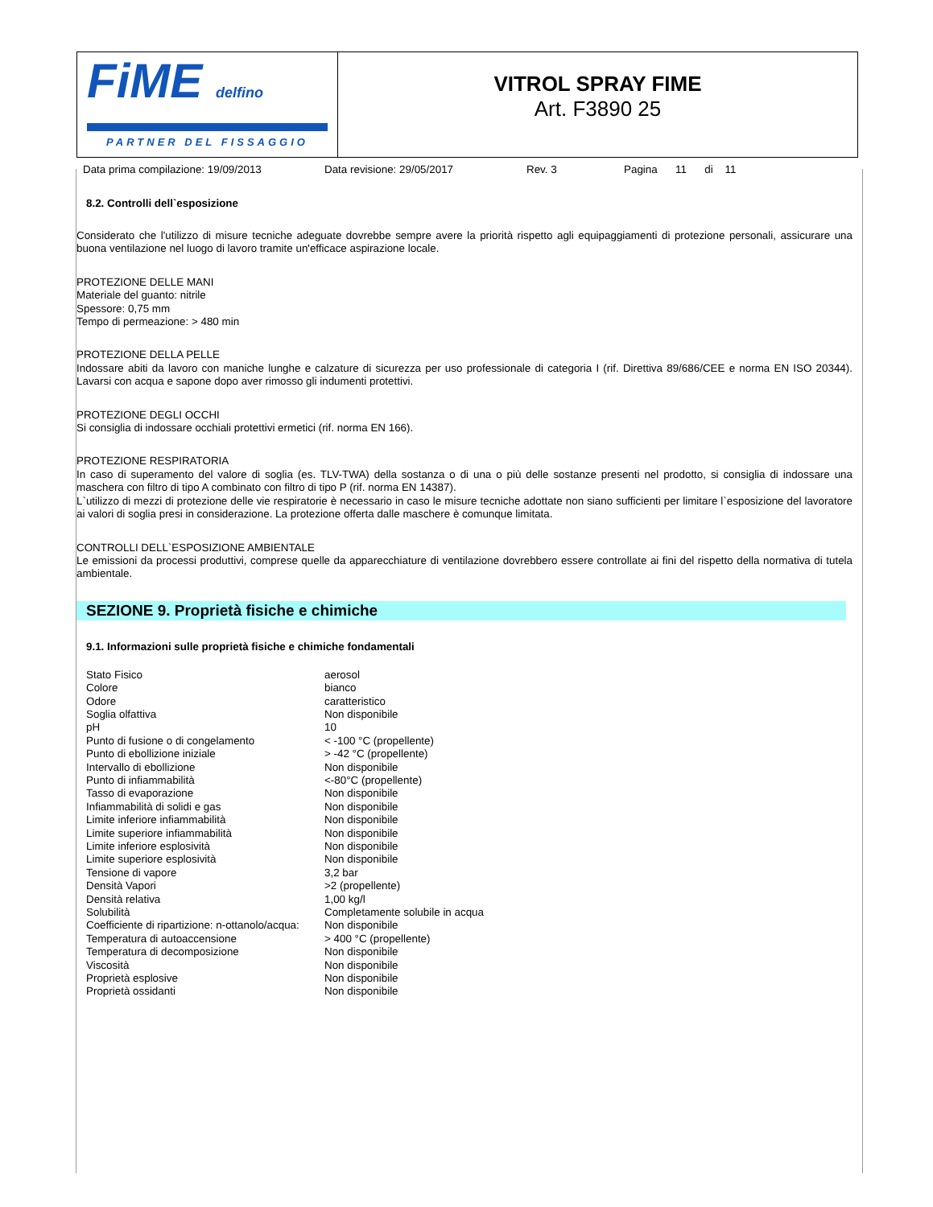FiME delfino
PARTNER DEL FISSAGGIO
VITROL SPRAY FIME
Art. F3890 25
Data prima compilazione: 19/09/2013 Data revisione: 29/05/2017 Rev. 3 Pagina 11 di 11
8.2. Controlli dell`esposizione
Considerato che l'utilizzo di misure tecniche adeguate dovrebbe sempre avere la priorità rispetto agli equipaggiamenti di protezione personali, assicurare una buona ventilazione nel luogo di lavoro tramite un'efficace aspirazione locale.
PROTEZIONE DELLE MANI
Materiale del guanto: nitrile
Spessore: 0,75 mm
Tempo di permeazione: > 480 min
PROTEZIONE DELLA PELLE
Indossare abiti da lavoro con maniche lunghe e calzature di sicurezza per uso professionale di categoria I (rif. Direttiva 89/686/CEE e norma EN ISO 20344). Lavarsi con acqua e sapone dopo aver rimosso gli indumenti protettivi.
PROTEZIONE DEGLI OCCHI
Si consiglia di indossare occhiali protettivi ermetici (rif. norma EN 166).
PROTEZIONE RESPIRATORIA
In caso di superamento del valore di soglia (es. TLV-TWA) della sostanza o di una o più delle sostanze presenti nel prodotto, si consiglia di indossare una maschera con filtro di tipo A combinato con filtro di tipo P (rif. norma EN 14387).
L`utilizzo di mezzi di protezione delle vie respiratorie è necessario in caso le misure tecniche adottate non siano sufficienti per limitare l`esposizione del lavoratore ai valori di soglia presi in considerazione. La protezione offerta dalle maschere è comunque limitata.
CONTROLLI DELL`ESPOSIZIONE AMBIENTALE
Le emissioni da processi produttivi, comprese quelle da apparecchiature di ventilazione dovrebbero essere controllate ai fini del rispetto della normativa di tutela ambientale.
SEZIONE 9. Proprietà fisiche e chimiche
9.1. Informazioni sulle proprietà fisiche e chimiche fondamentali
| Stato Fisico | aerosol |
| Colore | bianco |
| Odore | caratteristico |
| Soglia olfattiva | Non disponibile |
| pH | 10 |
| Punto di fusione o di congelamento | < -100 °C (propellente) |
| Punto di ebollizione iniziale | > -42 °C (propellente) |
| Intervallo di ebollizione | Non disponibile |
| Punto di infiammabilità | <-80°C (propellente) |
| Tasso di evaporazione | Non disponibile |
| Infiammabilità di solidi e gas | Non disponibile |
| Limite inferiore infiammabilità | Non disponibile |
| Limite superiore infiammabilità | Non disponibile |
| Limite inferiore esplosività | Non disponibile |
| Limite superiore esplosività | Non disponibile |
| Tensione di vapore | 3,2 bar |
| Densità Vapori | >2 (propellente) |
| Densità relativa | 1,00 kg/l |
| Solubilità | Completamente solubile in acqua |
| Coefficiente di ripartizione: n-ottanolo/acqua: | Non disponibile |
| Temperatura di autoaccensione | > 400 °C (propellente) |
| Temperatura di decomposizione | Non disponibile |
| Viscosità | Non disponibile |
| Proprietà esplosive | Non disponibile |
| Proprietà ossidanti | Non disponibile |